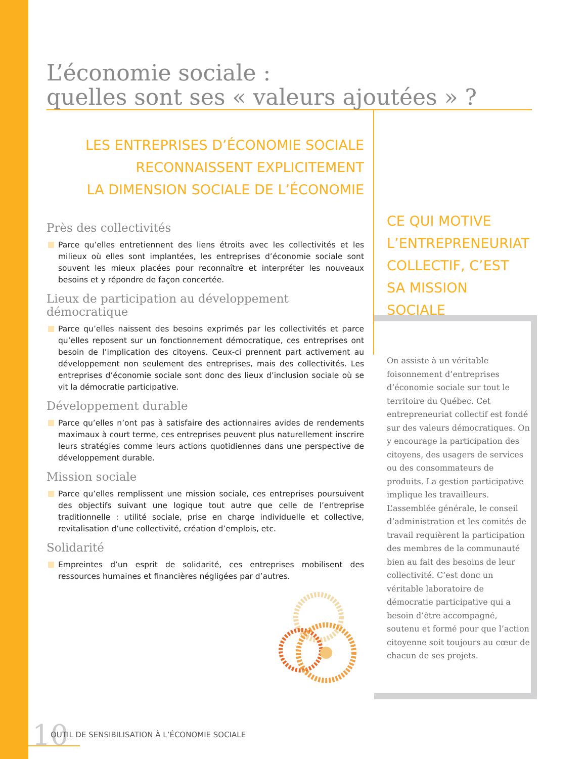L’économie sociale :
quelles sont ses « valeurs ajoutées » ?
LES ENTREPRISES D’ÉCONOMIE SOCIALE
RECONNAISSENT EXPLICITEMENT
LA DIMENSION SOCIALE DE L’ÉCONOMIE
Près des collectivités
Parce qu’elles entretiennent des liens étroits avec les collectivités et les milieux où elles sont implantées, les entreprises d’économie sociale sont souvent les mieux placées pour reconnaître et interpréter les nouveaux besoins et y répondre de façon concertée.
Lieux de participation au développement démocratique
Parce qu’elles naissent des besoins exprimés par les collectivités et parce qu’elles reposent sur un fonctionnement démocratique, ces entreprises ont besoin de l’implication des citoyens. Ceux-ci prennent part activement au développement non seulement des entreprises, mais des collectivités. Les entreprises d’économie sociale sont donc des lieux d’inclusion sociale où se vit la démocratie participative.
Développement durable
Parce qu’elles n’ont pas à satisfaire des actionnaires avides de rendements maximaux à court terme, ces entreprises peuvent plus naturellement inscrire leurs stratégies comme leurs actions quotidiennes dans une perspective de développement durable.
Mission sociale
Parce qu’elles remplissent une mission sociale, ces entreprises poursuivent des objectifs suivant une logique tout autre que celle de l’entreprise traditionnelle : utilité sociale, prise en charge individuelle et collective, revitalisation d’une collectivité, création d’emplois, etc.
Solidarité
Empreintes d’un esprit de solidarité, ces entreprises mobilisent des ressources humaines et financières négligées par d’autres.
CE QUI MOTIVE
L’ENTREPRENEURIAT
COLLECTIF, C’EST
SA MISSION SOCIALE
On assiste à un véritable foisonnement d’entreprises d’économie sociale sur tout le territoire du Québec. Cet entrepreneuriat collectif est fondé sur des valeurs démocratiques. On y encourage la participation des citoyens, des usagers de services ou des consommateurs de produits. La gestion participative implique les travailleurs. L’assemblée générale, le conseil d’administration et les comités de travail requièrent la participation des membres de la communauté bien au fait des besoins de leur collectivité. C’est donc un véritable laboratoire de démocratie participative qui a besoin d’être accompagné, soutenu et formé pour que l’action citoyenne soit toujours au cœur de chacun de ses projets.
10 OUTIL DE SENSIBILISATION À L’ÉCONOMIE SOCIALE